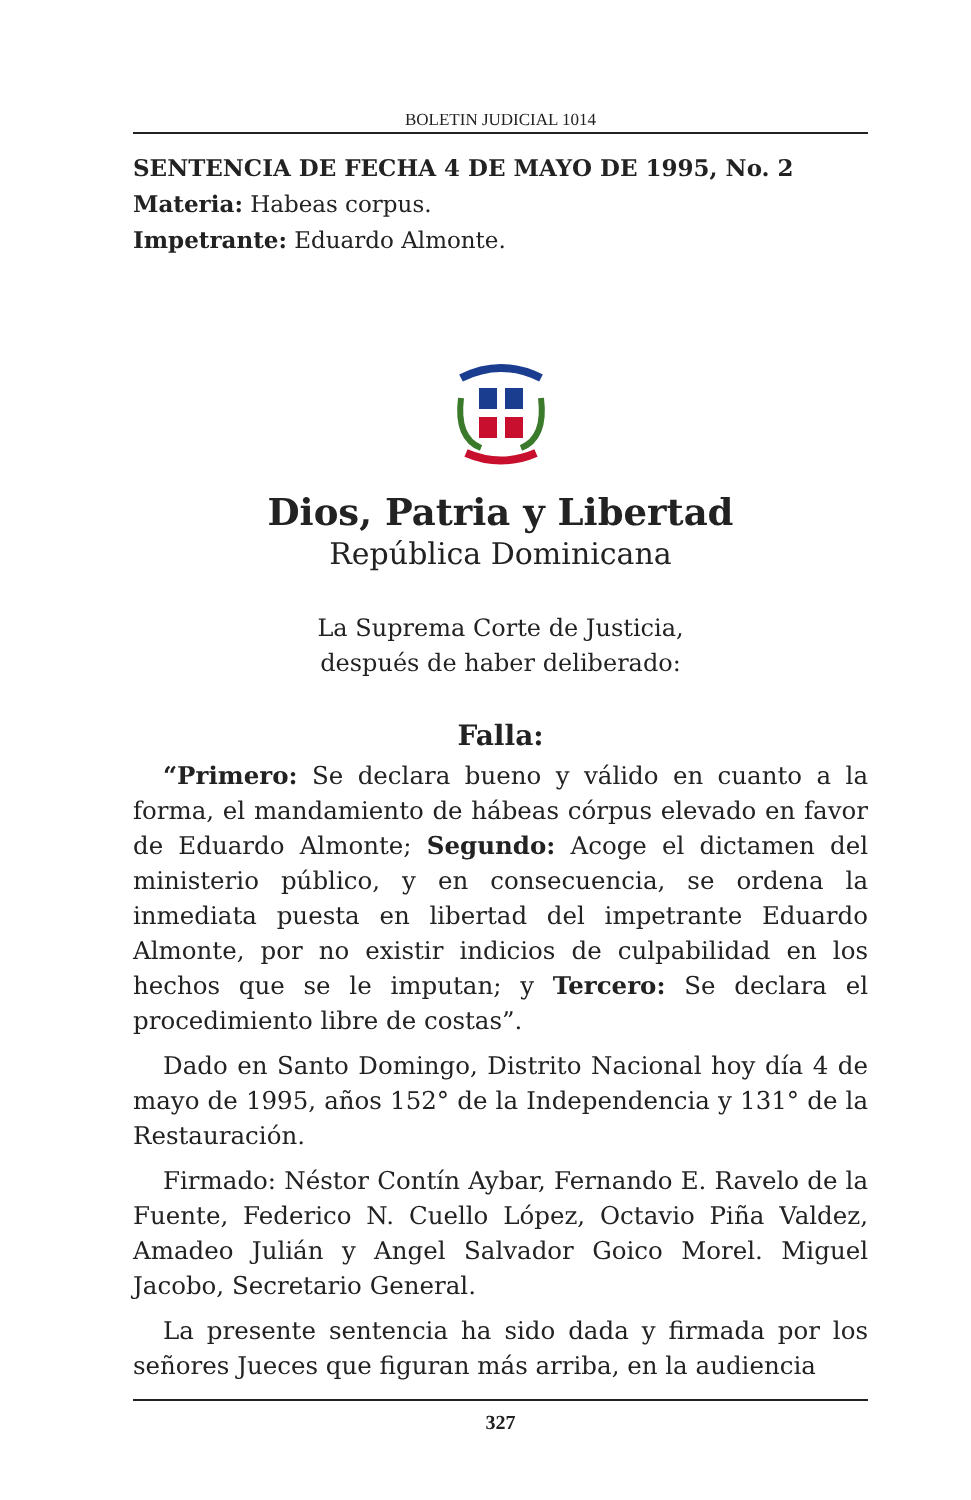BOLETIN JUDICIAL 1014
SENTENCIA DE FECHA 4 DE MAYO DE 1995, No. 2
Materia: Habeas corpus.
Impetrante: Eduardo Almonte.
Dios, Patria y Libertad
República Dominicana
La Suprema Corte de Justicia,
después de haber deliberado:
Falla:
“Primero: Se declara bueno y válido en cuanto a la forma, el mandamiento de hábeas córpus elevado en favor de Eduardo Almonte; Segundo: Acoge el dictamen del ministerio público, y en consecuencia, se ordena la inmediata puesta en libertad del impetrante Eduardo Almonte, por no existir indicios de culpabilidad en los hechos que se le imputan; y Tercero: Se declara el procedimiento libre de costas”.
Dado en Santo Domingo, Distrito Nacional hoy día 4 de mayo de 1995, años 152° de la Independencia y 131° de la Restauración.
Firmado: Néstor Contín Aybar, Fernando E. Ravelo de la Fuente, Federico N. Cuello López, Octavio Piña Valdez, Amadeo Julián y Angel Salvador Goico Morel. Miguel Jacobo, Secretario General.
La presente sentencia ha sido dada y firmada por los señores Jueces que figuran más arriba, en la audiencia
327